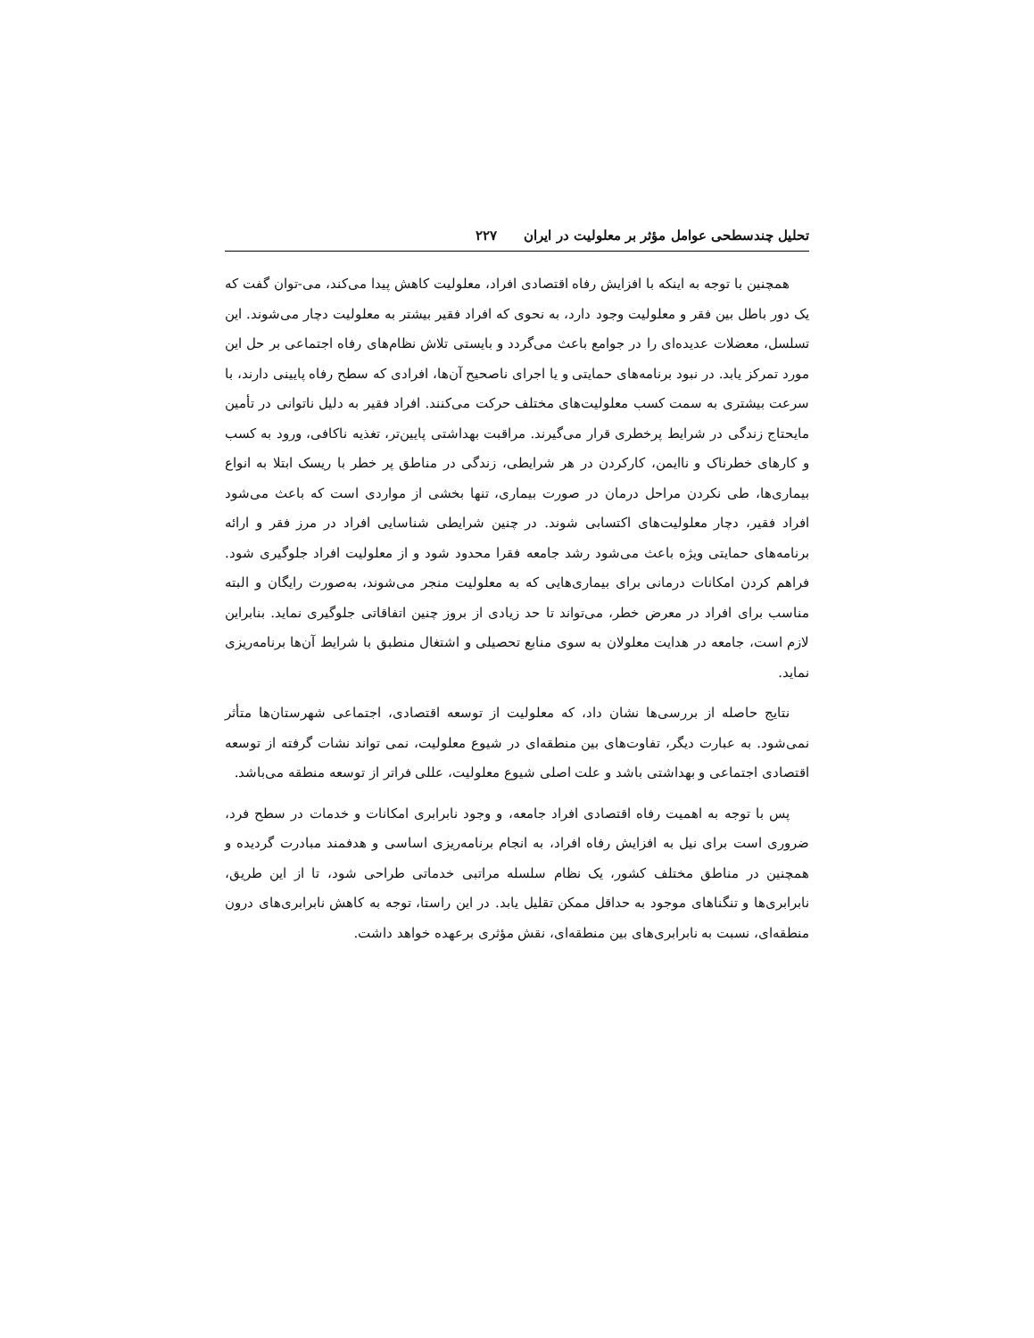تحلیل چندسطحی عوامل مؤثر بر معلولیت در ایران ۲۲۷
همچنین با توجه به اینکه با افزایش رفاه اقتصادی افراد، معلولیت کاهش پیدا می‌کند، می-توان گفت که یک دور باطل بین فقر و معلولیت وجود دارد، به نحوی که افراد فقیر بیشتر به معلولیت دچار می‌شوند. این تسلسل، معضلات عدیده‌ای را در جوامع باعث می‌گردد و بایستی تلاش نظام‌های رفاه اجتماعی بر حل این مورد تمرکز یابد. در نبود برنامه‌های حمایتی و یا اجرای ناصحیح آن‌ها، افرادی که سطح رفاه پایینی دارند، با سرعت بیشتری به سمت کسب معلولیت‌های مختلف حرکت می‌کنند. افراد فقیر به دلیل ناتوانی در تأمین مایحتاج زندگی در شرایط پرخطری قرار می‌گیرند. مراقبت بهداشتی پایین‌تر، تغذیه ناکافی، ورود به کسب و کارهای خطرناک و ناایمن، کارکردن در هر شرایطی، زندگی در مناطق پر خطر با ریسک ابتلا به انواع بیماری‌ها، طی نکردن مراحل درمان در صورت بیماری، تنها بخشی از مواردی است که باعث می‌شود افراد فقیر، دچار معلولیت‌های اکتسابی شوند. در چنین شرایطی شناسایی افراد در مرز فقر و ارائه برنامه‌های حمایتی ویژه باعث می‌شود رشد جامعه فقرا محدود شود و از معلولیت افراد جلوگیری شود. فراهم کردن امکانات درمانی برای بیماری‌هایی که به معلولیت منجر می‌شوند، به‌صورت رایگان و البته مناسب برای افراد در معرض خطر، می‌تواند تا حد زیادی از بروز چنین اتفاقاتی جلوگیری نماید. بنابراین لازم است، جامعه در هدایت معلولان به سوی منابع تحصیلی و اشتغال منطبق با شرایط آن‌ها برنامه‌ریزی نماید.
نتایج حاصله از بررسی‌ها نشان داد، که معلولیت از توسعه اقتصادی، اجتماعی شهرستان‌ها متأثر نمی‌شود. به عبارت دیگر، تفاوت‌های بین منطقه‌ای در شیوع معلولیت، نمی تواند نشات گرفته از توسعه اقتصادی اجتماعی و بهداشتی باشد و علت اصلی شیوع معلولیت، عللی فراتر از توسعه منطقه می‌باشد.
پس با توجه به اهمیت رفاه اقتصادی افراد جامعه، و وجود نابرابری امکانات و خدمات در سطح فرد، ضروری است برای نیل به افزایش رفاه افراد، به انجام برنامه‌ریزی اساسی و هدفمند مبادرت گردیده و همچنین در مناطق مختلف کشور، یک نظام سلسله مراتبی خدماتی طراحی شود، تا از این طریق، نابرابری‌ها و تنگناهای موجود به حداقل ممکن تقلیل یابد. در این راستا، توجه به کاهش نابرابری‌های درون منطقه‌ای، نسبت به نابرابری‌های بین منطقه‌ای، نقش مؤثری برعهده خواهد داشت.